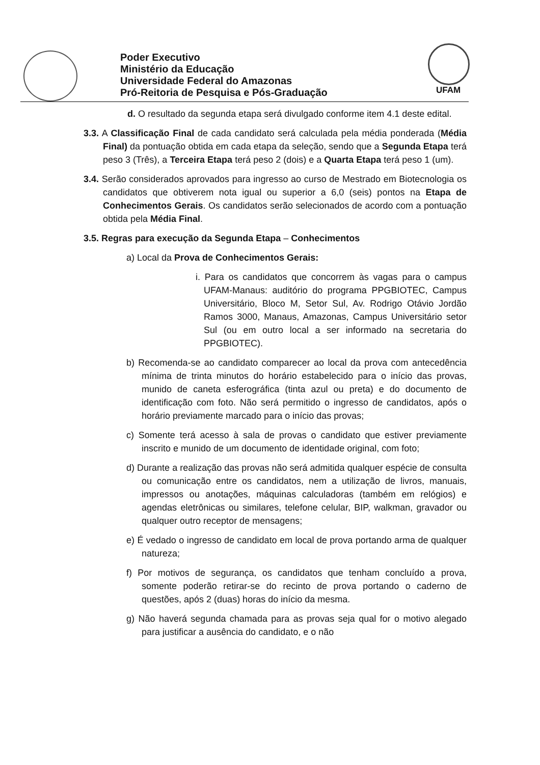Poder Executivo
Ministério da Educação
Universidade Federal do Amazonas
Pró-Reitoria de Pesquisa e Pós-Graduação
UFAM
d. O resultado da segunda etapa será divulgado conforme item 4.1 deste edital.
3.3. A Classificação Final de cada candidato será calculada pela média ponderada (Média Final) da pontuação obtida em cada etapa da seleção, sendo que a Segunda Etapa terá peso 3 (Três), a Terceira Etapa terá peso 2 (dois) e a Quarta Etapa terá peso 1 (um).
3.4. Serão considerados aprovados para ingresso ao curso de Mestrado em Biotecnologia os candidatos que obtiverem nota igual ou superior a 6,0 (seis) pontos na Etapa de Conhecimentos Gerais. Os candidatos serão selecionados de acordo com a pontuação obtida pela Média Final.
3.5. Regras para execução da Segunda Etapa – Conhecimentos
a) Local da Prova de Conhecimentos Gerais:
i. Para os candidatos que concorrem às vagas para o campus UFAM-Manaus: auditório do programa PPGBIOTEC, Campus Universitário, Bloco M, Setor Sul, Av. Rodrigo Otávio Jordão Ramos 3000, Manaus, Amazonas, Campus Universitário setor Sul (ou em outro local a ser informado na secretaria do PPGBIOTEC).
b) Recomenda-se ao candidato comparecer ao local da prova com antecedência mínima de trinta minutos do horário estabelecido para o início das provas, munido de caneta esferográfica (tinta azul ou preta) e do documento de identificação com foto. Não será permitido o ingresso de candidatos, após o horário previamente marcado para o início das provas;
c) Somente terá acesso à sala de provas o candidato que estiver previamente inscrito e munido de um documento de identidade original, com foto;
d) Durante a realização das provas não será admitida qualquer espécie de consulta ou comunicação entre os candidatos, nem a utilização de livros, manuais, impressos ou anotações, máquinas calculadoras (também em relógios) e agendas eletrônicas ou similares, telefone celular, BIP, walkman, gravador ou qualquer outro receptor de mensagens;
e) É vedado o ingresso de candidato em local de prova portando arma de qualquer natureza;
f) Por motivos de segurança, os candidatos que tenham concluído a prova, somente poderão retirar-se do recinto de prova portando o caderno de questões, após 2 (duas) horas do início da mesma.
g) Não haverá segunda chamada para as provas seja qual for o motivo alegado para justificar a ausência do candidato, e o não